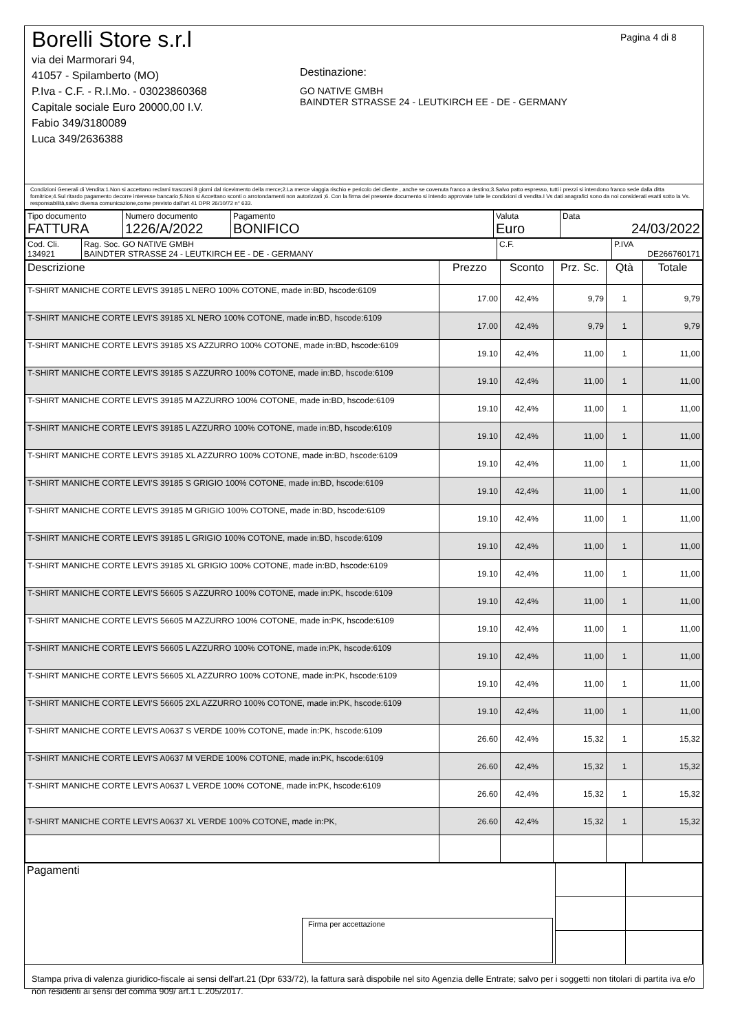Borelli Store s.r.l
via dei Marmorari 94,
41057 - Spilamberto (MO)
P.Iva - C.F. - R.I.Mo. - 03023860368
Capitale sociale Euro 20000,00 I.V.
Fabio 349/3180089
Luca 349/2636388
Destinazione:
GO NATIVE GMBH
BAINDTER STRASSE 24 - LEUTKIRCH EE - DE - GERMANY
Pagina 4 di 8
Condizioni Generali di Vendita:1.Non si accettano reclami trascorsi 8 giorni dal ricevimento della merce;2.La merce viaggia rischio e pericolo del cliente , anche se covenuta franco a destino;3.Salvo patto espresso, tutti i prezzi si intendono franco sede dalla ditta fornitrice;4.Sul ritardo pagamento decorre interesse bancario;5.Non si Accettano sconti o arrotondamenti non autorizzati ;6. Con la firma del presente documento si intendo approvate tutte le condizioni di vendita.I Vs dati anagrafici sono da noi considerati esatti sotto la Vs. responsabilità,salvo diversa comunicazione,come previsto dall'art 41 DPR 26/10/72 n° 633.
| Tipo documento FATTURA | Numero documento 1226/A/2022 | Pagamento BONIFICO | Valuta Euro | Data 24/03/2022 |
| Cod. Cli. 134921 | Rag. Soc. GO NATIVE GMBH BAINDTER STRASSE 24 - LEUTKIRCH EE - DE - GERMANY | C.F. | P.IVA DE266760171 |
| Descrizione | Prezzo | Sconto | Prz. Sc. | Qtà | Totale |
| --- | --- | --- | --- | --- | --- |
| T-SHIRT MANICHE CORTE LEVI'S 39185 L NERO 100% COTONE, made in:BD, hscode:6109 | 17.00 | 42,4% | 9,79 | 1 | 9,79 |
| T-SHIRT MANICHE CORTE LEVI'S 39185 XL NERO 100% COTONE, made in:BD, hscode:6109 | 17.00 | 42,4% | 9,79 | 1 | 9,79 |
| T-SHIRT MANICHE CORTE LEVI'S 39185 XS AZZURRO 100% COTONE, made in:BD, hscode:6109 | 19.10 | 42,4% | 11,00 | 1 | 11,00 |
| T-SHIRT MANICHE CORTE LEVI'S 39185 S AZZURRO 100% COTONE, made in:BD, hscode:6109 | 19.10 | 42,4% | 11,00 | 1 | 11,00 |
| T-SHIRT MANICHE CORTE LEVI'S 39185 M AZZURRO 100% COTONE, made in:BD, hscode:6109 | 19.10 | 42,4% | 11,00 | 1 | 11,00 |
| T-SHIRT MANICHE CORTE LEVI'S 39185 L AZZURRO 100% COTONE, made in:BD, hscode:6109 | 19.10 | 42,4% | 11,00 | 1 | 11,00 |
| T-SHIRT MANICHE CORTE LEVI'S 39185 XL AZZURRO 100% COTONE, made in:BD, hscode:6109 | 19.10 | 42,4% | 11,00 | 1 | 11,00 |
| T-SHIRT MANICHE CORTE LEVI'S 39185 S GRIGIO 100% COTONE, made in:BD, hscode:6109 | 19.10 | 42,4% | 11,00 | 1 | 11,00 |
| T-SHIRT MANICHE CORTE LEVI'S 39185 M GRIGIO 100% COTONE, made in:BD, hscode:6109 | 19.10 | 42,4% | 11,00 | 1 | 11,00 |
| T-SHIRT MANICHE CORTE LEVI'S 39185 L GRIGIO 100% COTONE, made in:BD, hscode:6109 | 19.10 | 42,4% | 11,00 | 1 | 11,00 |
| T-SHIRT MANICHE CORTE LEVI'S 39185 XL GRIGIO 100% COTONE, made in:BD, hscode:6109 | 19.10 | 42,4% | 11,00 | 1 | 11,00 |
| T-SHIRT MANICHE CORTE LEVI'S 56605 S AZZURRO 100% COTONE, made in:PK, hscode:6109 | 19.10 | 42,4% | 11,00 | 1 | 11,00 |
| T-SHIRT MANICHE CORTE LEVI'S 56605 M AZZURRO 100% COTONE, made in:PK, hscode:6109 | 19.10 | 42,4% | 11,00 | 1 | 11,00 |
| T-SHIRT MANICHE CORTE LEVI'S 56605 L AZZURRO 100% COTONE, made in:PK, hscode:6109 | 19.10 | 42,4% | 11,00 | 1 | 11,00 |
| T-SHIRT MANICHE CORTE LEVI'S 56605 XL AZZURRO 100% COTONE, made in:PK, hscode:6109 | 19.10 | 42,4% | 11,00 | 1 | 11,00 |
| T-SHIRT MANICHE CORTE LEVI'S 56605 2XL AZZURRO 100% COTONE, made in:PK, hscode:6109 | 19.10 | 42,4% | 11,00 | 1 | 11,00 |
| T-SHIRT MANICHE CORTE LEVI'S A0637 S VERDE 100% COTONE, made in:PK, hscode:6109 | 26.60 | 42,4% | 15,32 | 1 | 15,32 |
| T-SHIRT MANICHE CORTE LEVI'S A0637 M VERDE 100% COTONE, made in:PK, hscode:6109 | 26.60 | 42,4% | 15,32 | 1 | 15,32 |
| T-SHIRT MANICHE CORTE LEVI'S A0637 L VERDE 100% COTONE, made in:PK, hscode:6109 | 26.60 | 42,4% | 15,32 | 1 | 15,32 |
| T-SHIRT MANICHE CORTE LEVI'S A0637 XL VERDE 100% COTONE, made in:PK, | 26.60 | 42,4% | 15,32 | 1 | 15,32 |
| Pagamenti Firma per accettazione | | |
Stampa priva di valenza giuridico-fiscale ai sensi dell'art.21 (Dpr 633/72), la fattura sarà dispobile nel sito Agenzia delle Entrate; salvo per i soggetti non titolari di partita iva e/o non residenti ai sensi del comma 909/ art.1 L.205/2017.